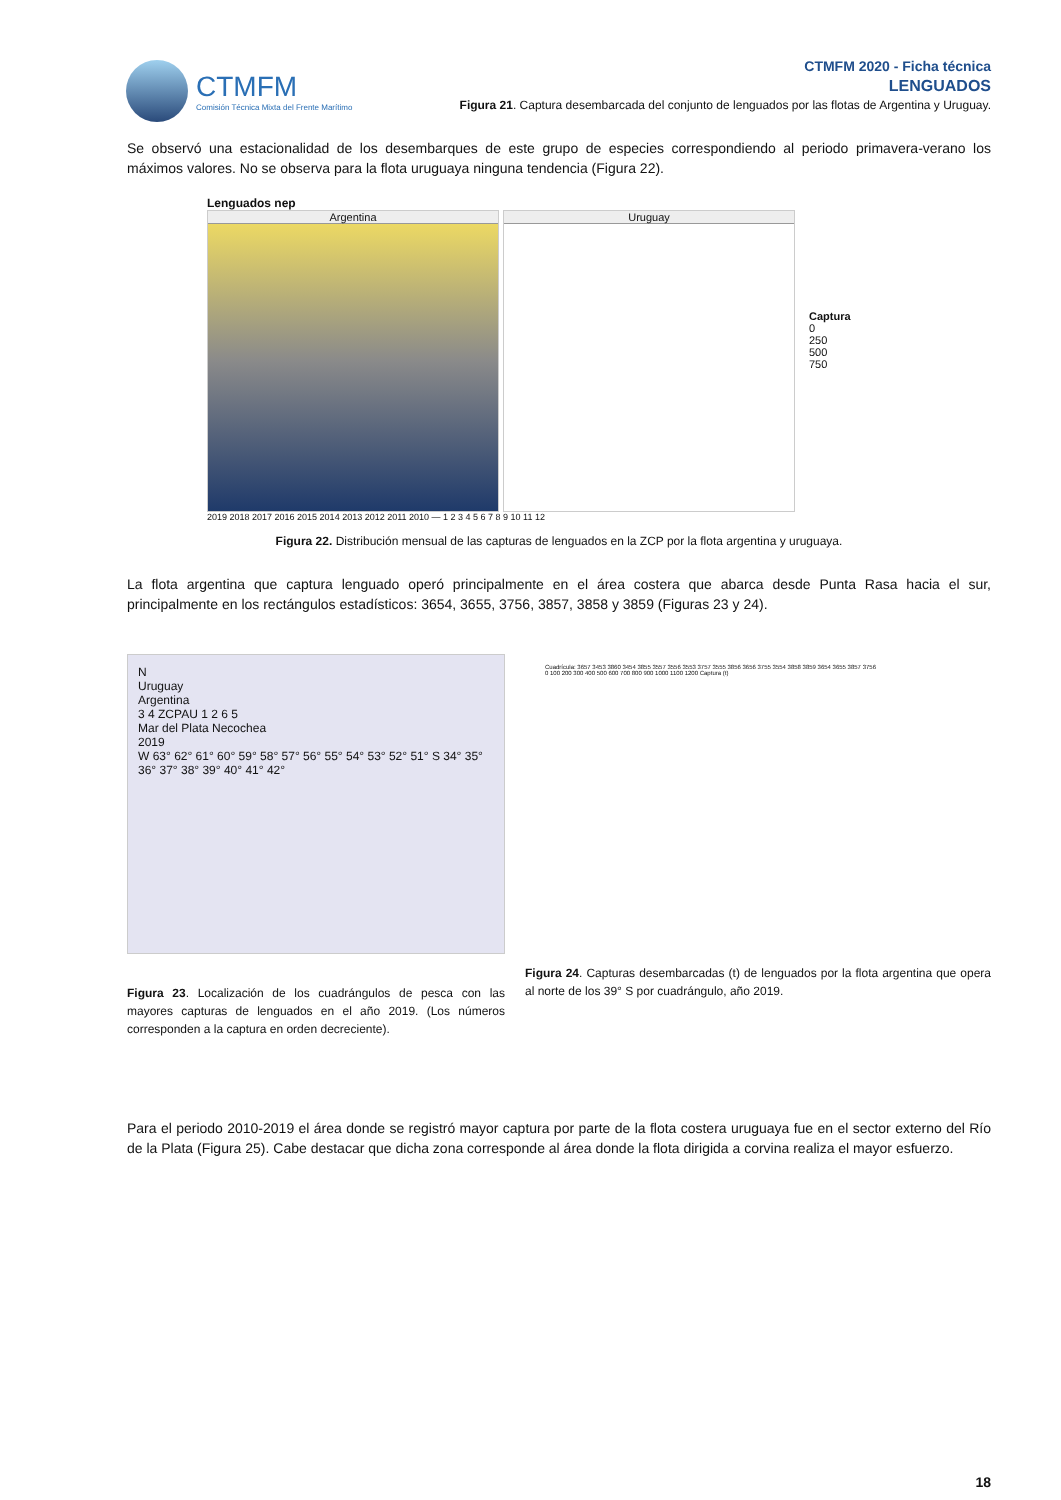CTMFM
Comisión Técnica Mixta del Frente Marítimo
CTMFM 2020 - Ficha técnica
LENGUADOS
Figura 21. Captura desembarcada del conjunto de lenguados por las flotas de Argentina y Uruguay.
Se observó una estacionalidad de los desembarques de este grupo de especies correspondiendo al periodo primavera-verano los máximos valores. No se observa para la flota uruguaya ninguna tendencia (Figura 22).
Lenguados nep
Argentina Uruguay
Captura
0
250
500
750
2019 2018 2017 2016 2015 2014 2013 2012 2011 2010 — 1 2 3 4 5 6 7 8 9 10 11 12
Figura 22. Distribución mensual de las capturas de lenguados en la ZCP por la flota argentina y uruguaya.
La flota argentina que captura lenguado operó principalmente en el área costera que abarca desde Punta Rasa hacia el sur, principalmente en los rectángulos estadísticos: 3654, 3655, 3756, 3857, 3858 y 3859 (Figuras 23 y 24).
N
Uruguay
Argentina
3 4 ZCPAU 1 2 6 5
Mar del Plata Necochea
2019
W 63° 62° 61° 60° 59° 58° 57° 56° 55° 54° 53° 52° 51° S 34° 35° 36° 37° 38° 39° 40° 41° 42°
Figura 23. Localización de los cuadrángulos de pesca con las mayores capturas de lenguados en el año 2019. (Los números corresponden a la captura en orden decreciente).
Cuadrícula: 3657 3453 3860 3454 3855 3557 3556 3553 3757 3555 3856 3656 3755 3554 3858 3859 3654 3655 3857 3756
0 100 200 300 400 500 600 700 800 900 1000 1100 1200 Captura (t)
Figura 24. Capturas desembarcadas (t) de lenguados por la flota argentina que opera al norte de los 39° S por cuadrángulo, año 2019.
Para el periodo 2010-2019 el área donde se registró mayor captura por parte de la flota costera uruguaya fue en el sector externo del Río de la Plata (Figura 25). Cabe destacar que dicha zona corresponde al área donde la flota dirigida a corvina realiza el mayor esfuerzo.
18